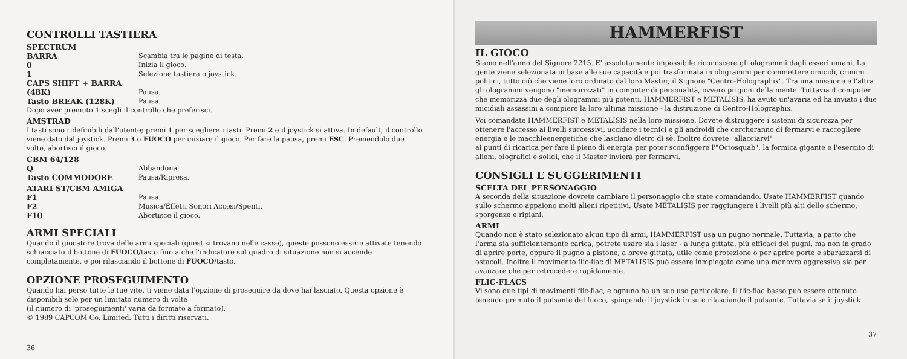CONTROLLI TASTIERA
SPECTRUM
BARRA Scambia tra le pagine di testa.
0 Inizia il gioco.
1 Selezione tastiera o joystick.
CAPS SHIFT + BARRA
(48K)
Pausa.
Tasto BREAK (128K) Pausa.
Dopo aver premuto 1 scegli il controllo che preferisci.
AMSTRAD
I tasti sono ridefinibili dall'utente; premi 1 per scegliere i tasti. Premi 2 e il joystick si attiva. In default, il controllo viene dato dal joystick. Premi 3 o FUOCO per iniziare il gioco. Per fare la pausa, premi ESC. Premendolo due volte, abortisci il gioco.
CBM 64/128
Q Abbandona.
Tasto COMMODORE Pausa/Ripresa.
ATARI ST/CBM AMIGA
F1 Pausa.
F2 Musica/Effetti Sonori Accesi/Spenti.
F10 Abortisce il gioco.
ARMI SPECIALI
Quando il giocatore trova delle armi speciali (quest si trovano nelle casse), queste possono essere attivate tenendo schiacciato il bottone di FUOCO/tasto fino a che l'indicatore sul quadro di situazione non si accende completamente, e poi rilasciando il bottone di FUOCO/tasto.
OPZIONE PROSEGUIMENTO
Quando hai perso tutte le tue vite, ti viene data l'opzione di proseguire da dove hai lasciato. Questa opzione è disponibili solo per un limitato numero di volte
(il numero di 'proseguimenti' varia da formato a formato).
© 1989 CAPCOM Co. Limited. Tutti i diritti riservati.
36
HAMMERFIST
IL GIOCO
Siamo nell'anno del Signore 2215. E' assolutamente impossibile riconoscere gli ologrammi dagli esseri umani. La gente viene selezionata in base alle sue capacità e poi trasformata in ologrammi per commettere omicidi, crimini politici, tutto ciò che viene loro ordinato dal loro Master, il Signore "Centro-Holographix". Tra una missione e l'altra gli ologrammi vengono "memorizzati" in computer di personalità, ovvero prigioni della mente. Tuttavia il computer che memorizza due degli ologrammi più potenti, HAMMERFIST e METALISIS, ha avuto un'avaria ed ha inviato i due micidiali assassini a compiere la loro ultima missione - la distruzione di Centro-Holographix.
Voi comandate HAMMERFIST e METALISIS nella loro missione. Dovete distruggere i sistemi di sicurezza per ottenere l'accesso ai livelli successivi, uccidere i tecnici e gli androidi che cercheranno di fermarvi e raccogliere energia e le macchieenergetiche che lasciano dietro di sè. Inoltre dovrete "allacciarvi"
ai punti di ricarica per fare il pieno di energia per poter sconfiggere l'"Octosquab", la formica gigante e l'esercito di alieni, olografici e solidi, che il Master invierà per fermarvi.
CONSIGLI E SUGGERIMENTI
SCELTA DEL PERSONAGGIO
A seconda della situazione dovrete cambiare il personaggio che state comandando. Usate HAMMERFIST quando sullo schermo appaiono molti alieni ripetitivi. Usate METALISIS per raggiungere i livelli più alti dello schermo, sporgenze e ripiani.
ARMI
Quando non è stato selezionato alcun tipo di armi, HAMMERFIST usa un pugno normale. Tuttavia, a patto che l'arma sia sufficientemante carica, potrete usare sia i laser - a lunga gittata, più efficaci dei pugni, ma non in grado di aprire porte, oppure il pugno a pistone, a breve gittata, utile come protezione o per aprire porte e sbarazzarsi di ostacoli. Inoltre il movimento flic-flac di METALISIS può essere inmpiegato come una manovra aggressiva sia per avanzare che per retrocedere rapidamente.
FLIC-FLACS
Vi sono due tipi di movimenti flic-flac, e ognuno ha un suo uso particolare. Il flic-flac basso può essere ottenuto tenendo premuto il pulsante del fuoco, spingendo il joystick in su e rilasciando il pulsante. Tuttavia se il joystick
37